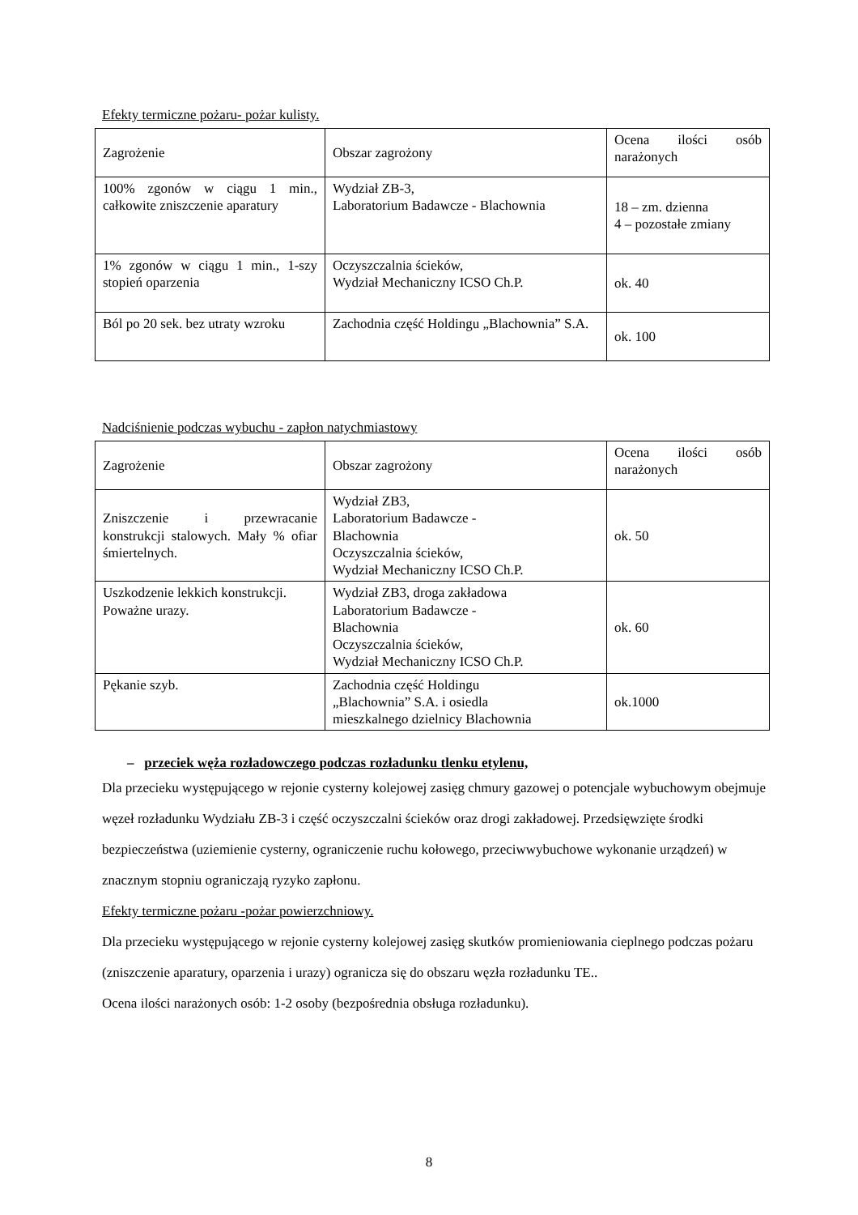Efekty termiczne pożaru- pożar kulisty.
| Zagrożenie | Obszar zagrożony | Ocena ilości osób narażonych |
| 100% zgonów w ciągu 1 min., całkowite zniszczenie aparatury | Wydział ZB-3, Laboratorium Badawcze - Blachownia | 18 – zm. dzienna 4 – pozostałe zmiany |
| 1% zgonów w ciągu 1 min., 1-szy stopień oparzenia | Oczyszczalnia ścieków, Wydział Mechaniczny ICSO Ch.P. | ok. 40 |
| Ból po 20 sek. bez utraty wzroku | Zachodnia część Holdingu „Blachownia” S.A. | ok. 100 |
Nadciśnienie podczas wybuchu - zapłon natychmiastowy
| Zagrożenie | Obszar zagrożony | Ocena ilości osób narażonych |
| Zniszczenie i przewracanie konstrukcji stalowych. Mały % ofiar śmiertelnych. | Wydział ZB3, Laboratorium Badawcze - Blachownia Oczyszczalnia ścieków, Wydział Mechaniczny ICSO Ch.P. | ok. 50 |
| Uszkodzenie lekkich konstrukcji. Poważne urazy. | Wydział ZB3, droga zakładowa Laboratorium Badawcze - Blachownia Oczyszczalnia ścieków, Wydział Mechaniczny ICSO Ch.P. | ok. 60 |
| Pękanie szyb. | Zachodnia część Holdingu „Blachownia” S.A. i osiedla mieszkalnego dzielnicy Blachownia | ok.1000 |
– przeciek węża rozładowczego podczas rozładunku tlenku etylenu,
Dla przecieku występującego w rejonie cysterny kolejowej zasięg chmury gazowej o potencjale wybuchowym obejmuje węzeł rozładunku Wydziału ZB-3 i część oczyszczalni ścieków oraz drogi zakładowej. Przedsięwzięte środki bezpieczeństwa (uziemienie cysterny, ograniczenie ruchu kołowego, przeciwwybuchowe wykonanie urządzeń) w znacznym stopniu ograniczają ryzyko zapłonu.
Efekty termiczne pożaru -pożar powierzchniowy.
Dla przecieku występującego w rejonie cysterny kolejowej zasięg skutków promieniowania cieplnego podczas pożaru (zniszczenie aparatury, oparzenia i urazy) ogranicza się do obszaru węzła rozładunku TE..
Ocena ilości narażonych osób: 1-2 osoby (bezpośrednia obsługa rozładunku).
8